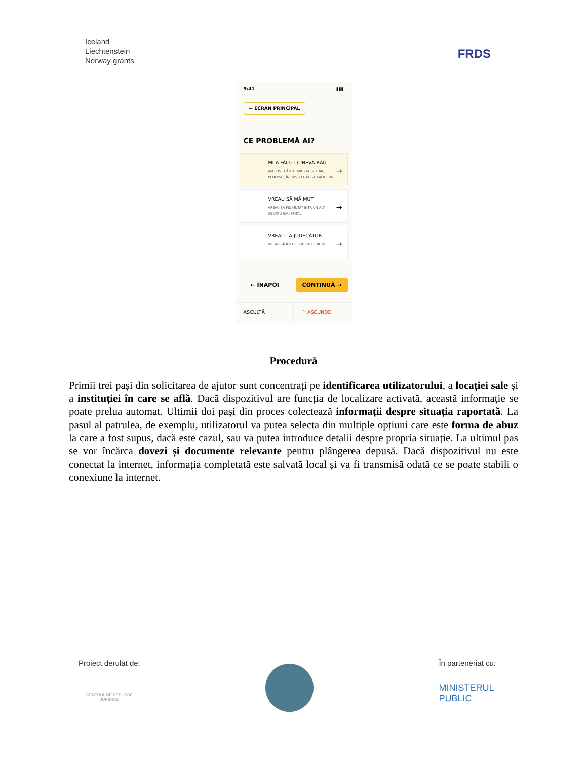Iceland
Liechtenstein
Norway grants
FRDS
9:41 ▮▮▮
← ECRAN PRINCIPAL
CE PROBLEMĂ AI?
MI-A FĂCUT CINEVA RĂU
AM FOST BĂTUT, ABUZAT SEXUAL, PEDEPSIT, ÎNCHIS, LEGAT SAU ALTCEVA
→
VREAU SĂ MĂ MUT
VREAU SĂ FIU MUTAT ÎNTR-UN ALT CENTRU SAU SPITAL
→
VREAU LA JUDECĂTOR
VREAU SĂ IES DE SUB INTERDICȚIE
→
← ÎNAPOI CONTINUĂ →
ASCULTĂ ⌃ ASCUNDE
Procedură
Primii trei pași din solicitarea de ajutor sunt concentrați pe identificarea utilizatorului, a locației sale și a instituției în care se află. Dacă dispozitivul are funcția de localizare activată, această informație se poate prelua automat. Ultimii doi pași din proces colectează informații despre situația raportată. La pasul al patrulea, de exemplu, utilizatorul va putea selecta din multiple opțiuni care este forma de abuz la care a fost supus, dacă este cazul, sau va putea introduce detalii despre propria situație. La ultimul pas se vor încărca dovezi și documente relevante pentru plângerea depusă. Dacă dispozitivul nu este conectat la internet, informația completată este salvată local și va fi transmisă odată ce se poate stabili o conexiune la internet.
Proiect derulat de:
CENTRUL DE RESURSE
JURIDICE
În parteneriat cu:
MINISTERUL
PUBLIC